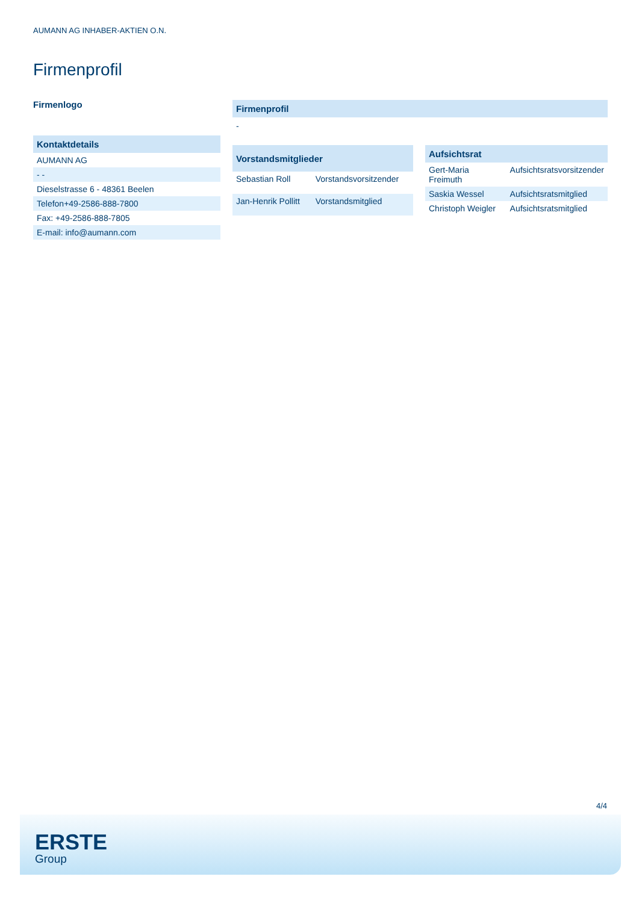AUMANN AG INHABER-AKTIEN O.N.
Firmenprofil
Firmenlogo
| Kontaktdetails |
| --- |
| AUMANN AG |
| - - |
| Dieselstrasse 6 - 48361 Beelen |
| Telefon+49-2586-888-7800 |
| Fax: +49-2586-888-7805 |
| E-mail: info@aumann.com |
Firmenprofil
-
| Vorstandsmitglieder | |
| --- | --- |
| Sebastian Roll | Vorstandsvorsitzender |
| Jan-Henrik Pollitt | Vorstandsmitglied |
| Aufsichtsrat | |
| --- | --- |
| Gert-Maria Freimuth | Aufsichtsratsvorsitzender |
| Saskia Wessel | Aufsichtsratsmitglied |
| Christoph Weigler | Aufsichtsratsmitglied |
4/4
ERSTE
Group